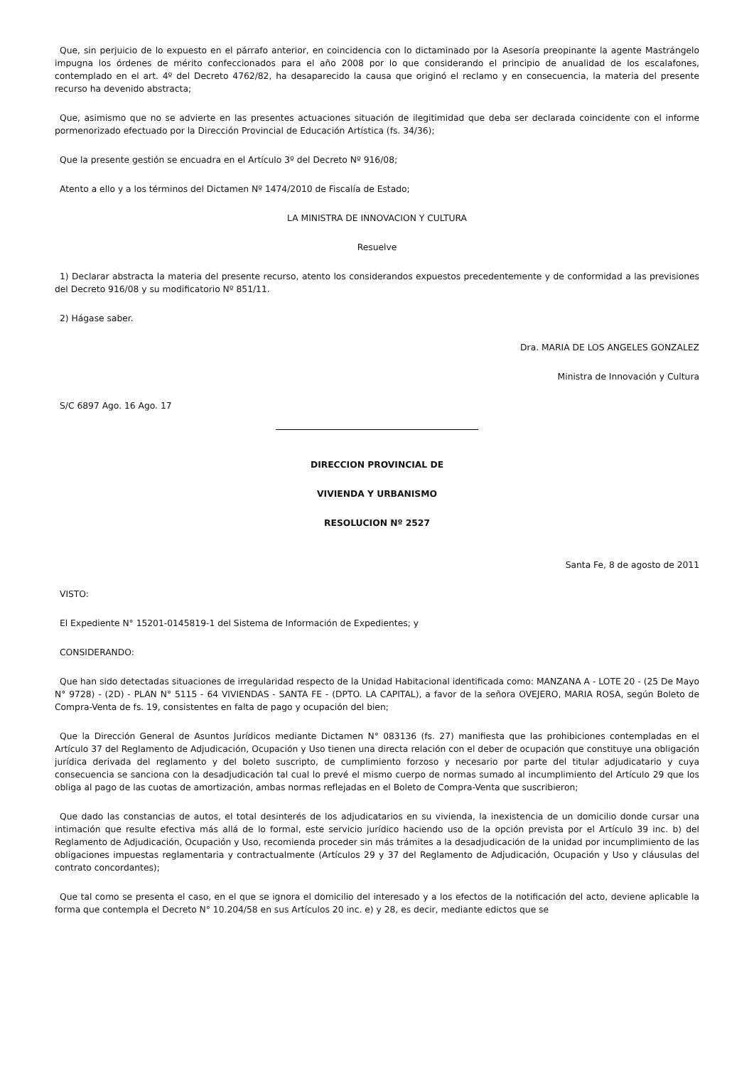Que, sin perjuicio de lo expuesto en el párrafo anterior, en coincidencia con lo dictaminado por la Asesoría preopinante la agente Mastrángelo impugna los órdenes de mérito confeccionados para el año 2008 por lo que considerando el principio de anualidad de los escalafones, contemplado en el art. 4º del Decreto 4762/82, ha desaparecido la causa que originó el reclamo y en consecuencia, la materia del presente recurso ha devenido abstracta;
Que, asimismo que no se advierte en las presentes actuaciones situación de ilegitimidad que deba ser declarada coincidente con el informe pormenorizado efectuado por la Dirección Provincial de Educación Artística (fs. 34/36);
Que la presente gestión se encuadra en el Artículo 3º del Decreto Nº 916/08;
Atento a ello y a los términos del Dictamen Nº 1474/2010 de Fiscalía de Estado;
LA MINISTRA DE INNOVACION Y CULTURA
Resuelve
1) Declarar abstracta la materia del presente recurso, atento los considerandos expuestos precedentemente y de conformidad a las previsiones del Decreto 916/08 y su modificatorio Nº 851/11.
2) Hágase saber.
Dra. MARIA DE LOS ANGELES GONZALEZ
Ministra de Innovación y Cultura
S/C 6897 Ago. 16 Ago. 17
DIRECCION PROVINCIAL DE
VIVIENDA Y URBANISMO
RESOLUCION Nº 2527
Santa Fe, 8 de agosto de 2011
VISTO:
El Expediente N° 15201-0145819-1 del Sistema de Información de Expedientes; y
CONSIDERANDO:
Que han sido detectadas situaciones de irregularidad respecto de la Unidad Habitacional identificada como: MANZANA A - LOTE 20 - (25 De Mayo N° 9728) - (2D) - PLAN N° 5115 - 64 VIVIENDAS - SANTA FE - (DPTO. LA CAPITAL), a favor de la señora OVEJERO, MARIA ROSA, según Boleto de Compra-Venta de fs. 19, consistentes en falta de pago y ocupación del bien;
Que la Dirección General de Asuntos Jurídicos mediante Dictamen N° 083136 (fs. 27) manifiesta que las prohibiciones contempladas en el Artículo 37 del Reglamento de Adjudicación, Ocupación y Uso tienen una directa relación con el deber de ocupación que constituye una obligación jurídica derivada del reglamento y del boleto suscripto, de cumplimiento forzoso y necesario por parte del titular adjudicatario y cuya consecuencia se sanciona con la desadjudicación tal cual lo prevé el mismo cuerpo de normas sumado al incumplimiento del Artículo 29 que los obliga al pago de las cuotas de amortización, ambas normas reflejadas en el Boleto de Compra-Venta que suscribieron;
Que dado las constancias de autos, el total desinterés de los adjudicatarios en su vivienda, la inexistencia de un domicilio donde cursar una intimación que resulte efectiva más allá de lo formal, este servicio jurídico haciendo uso de la opción prevista por el Artículo 39 inc. b) del Reglamento de Adjudicación, Ocupación y Uso, recomienda proceder sin más trámites a la desadjudicación de la unidad por incumplimiento de las obligaciones impuestas reglamentaria y contractualmente (Artículos 29 y 37 del Reglamento de Adjudicación, Ocupación y Uso y cláusulas del contrato concordantes);
Que tal como se presenta el caso, en el que se ignora el domicilio del interesado y a los efectos de la notificación del acto, deviene aplicable la forma que contempla el Decreto N° 10.204/58 en sus Artículos 20 inc. e) y 28, es decir, mediante edictos que se